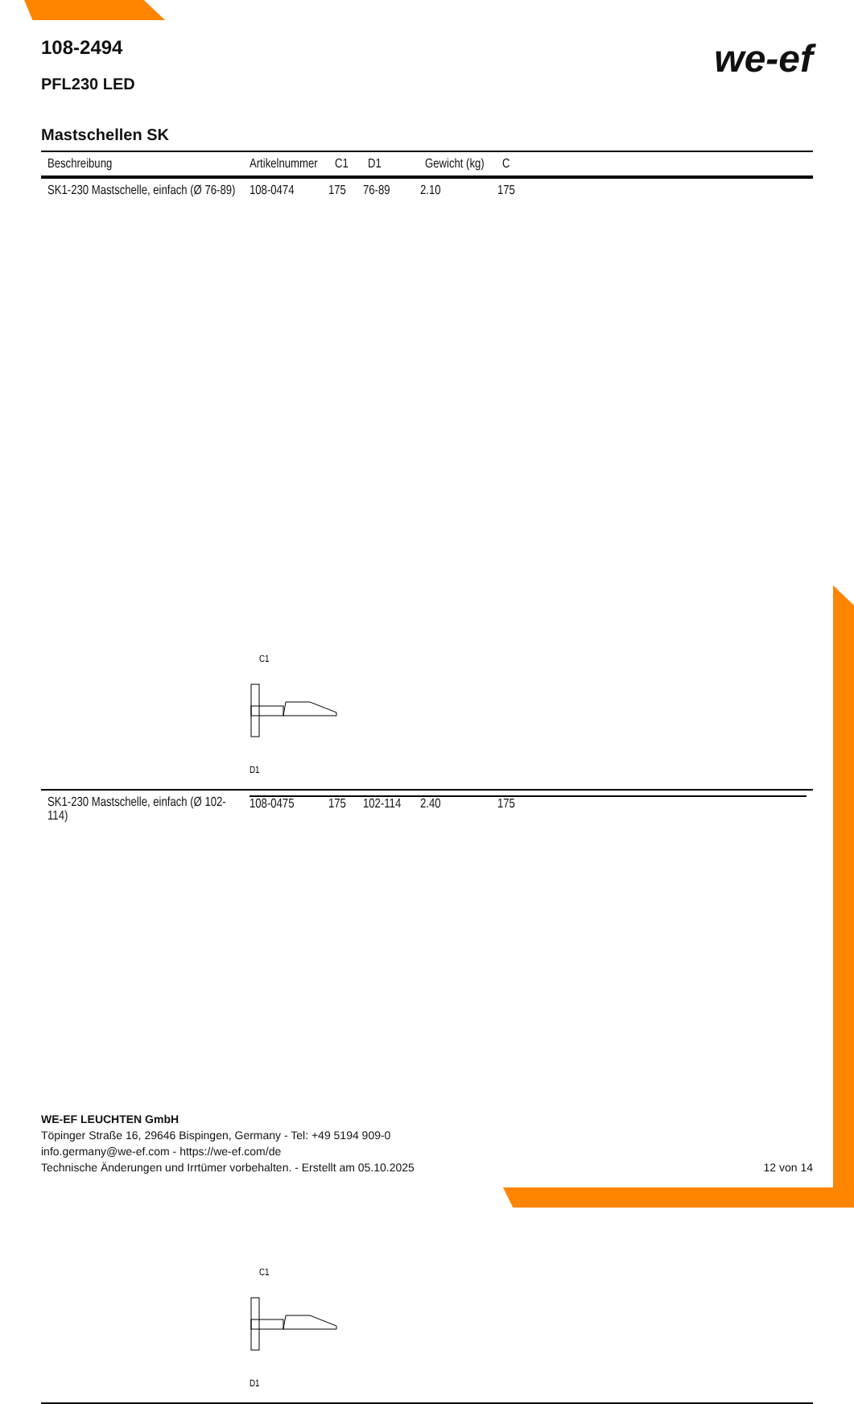108-2494
PFL230 LED
we-ef
Mastschellen SK
| Beschreibung | Artikelnummer | C1 | D1 | Gewicht (kg) | C |
| --- | --- | --- | --- | --- | --- |
| SK1-230 Mastschelle, einfach (Ø 76-89) | / 108-0474 / 175 / 76-89 / 2.10 / 175 / C1 D1 | | | | |
| SK1-230 Mastschelle, einfach (Ø 102-114) | / 108-0475 / 175 / 102-114 / 2.40 / 175 / C1 D1 | | | | |
WE-EF LEUCHTEN GmbH
Töpinger Straße 16, 29646 Bispingen, Germany - Tel: +49 5194 909-0
info.germany@we-ef.com - https://we-ef.com/de
Technische Änderungen und Irrtümer vorbehalten. - Erstellt am 05.10.2025 12 von 14